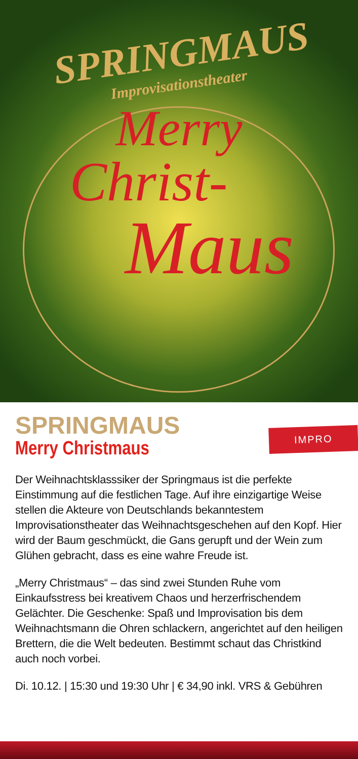SPRINGMAUS
Improvisationstheater
Merry
Christ-
Maus
SPRINGMAUS
Merry Christmaus
IMPRO
Der Weihnachtsklasssiker der Springmaus ist die perfekte Einstimmung auf die festlichen Tage. Auf ihre einzigartige Weise stellen die Akteure von Deutschlands bekanntestem Improvisationstheater das Weihnachtsgeschehen auf den Kopf. Hier wird der Baum geschmückt, die Gans gerupft und der Wein zum Glühen gebracht, dass es eine wahre Freude ist.
„Merry Christmaus“ – das sind zwei Stunden Ruhe vom Einkaufsstress bei kreativem Chaos und herzerfrischendem Gelächter. Die Geschenke: Spaß und Improvisation bis dem Weihnachtsmann die Ohren schlackern, angerichtet auf den heiligen Brettern, die die Welt bedeuten. Bestimmt schaut das Christkind auch noch vorbei.
Di. 10.12. | 15:30 und 19:30 Uhr | € 34,90 inkl. VRS & Gebühren